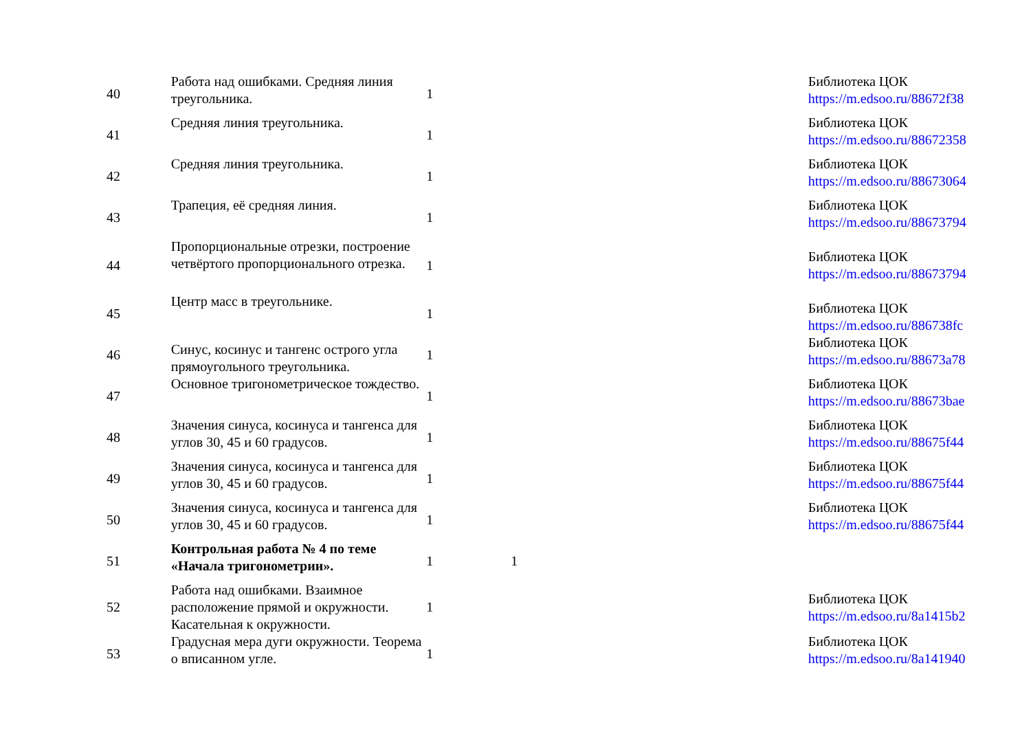| 40 | Работа над ошибками. Средняя линия треугольника. | 1 | | Библиотека ЦОК https://m.edsoo.ru/88672f38 |
| 41 | Средняя линия треугольника. | 1 | | Библиотека ЦОК https://m.edsoo.ru/88672358 |
| 42 | Средняя линия треугольника. | 1 | | Библиотека ЦОК https://m.edsoo.ru/88673064 |
| 43 | Трапеция, её средняя линия. | 1 | | Библиотека ЦОК https://m.edsoo.ru/88673794 |
| 44 | Пропорциональные отрезки, построение четвёртого пропорционального отрезка. | 1 | | Библиотека ЦОК https://m.edsoo.ru/88673794 |
| 45 | Центр масс в треугольнике. | 1 | | Библиотека ЦОК https://m.edsoo.ru/886738fc |
| 46 | Синус, косинус и тангенс острого угла прямоугольного треугольника. | 1 | | Библиотека ЦОК https://m.edsoo.ru/88673a78 |
| 47 | Основное тригонометрическое тождество. | 1 | | Библиотека ЦОК https://m.edsoo.ru/88673bae |
| 48 | Значения синуса, косинуса и тангенса для углов 30, 45 и 60 градусов. | 1 | | Библиотека ЦОК https://m.edsoo.ru/88675f44 |
| 49 | Значения синуса, косинуса и тангенса для углов 30, 45 и 60 градусов. | 1 | | Библиотека ЦОК https://m.edsoo.ru/88675f44 |
| 50 | Значения синуса, косинуса и тангенса для углов 30, 45 и 60 градусов. | 1 | | Библиотека ЦОК https://m.edsoo.ru/88675f44 |
| 51 | Контрольная работа № 4 по теме «Начала тригонометрии». | 1 | 1 | |
| 52 | Работа над ошибками. Взаимное расположение прямой и окружности. Касательная к окружности. | 1 | | Библиотека ЦОК https://m.edsoo.ru/8a1415b2 |
| 53 | Градусная мера дуги окружности. Теорема о вписанном угле. | 1 | | Библиотека ЦОК https://m.edsoo.ru/8a141940 |